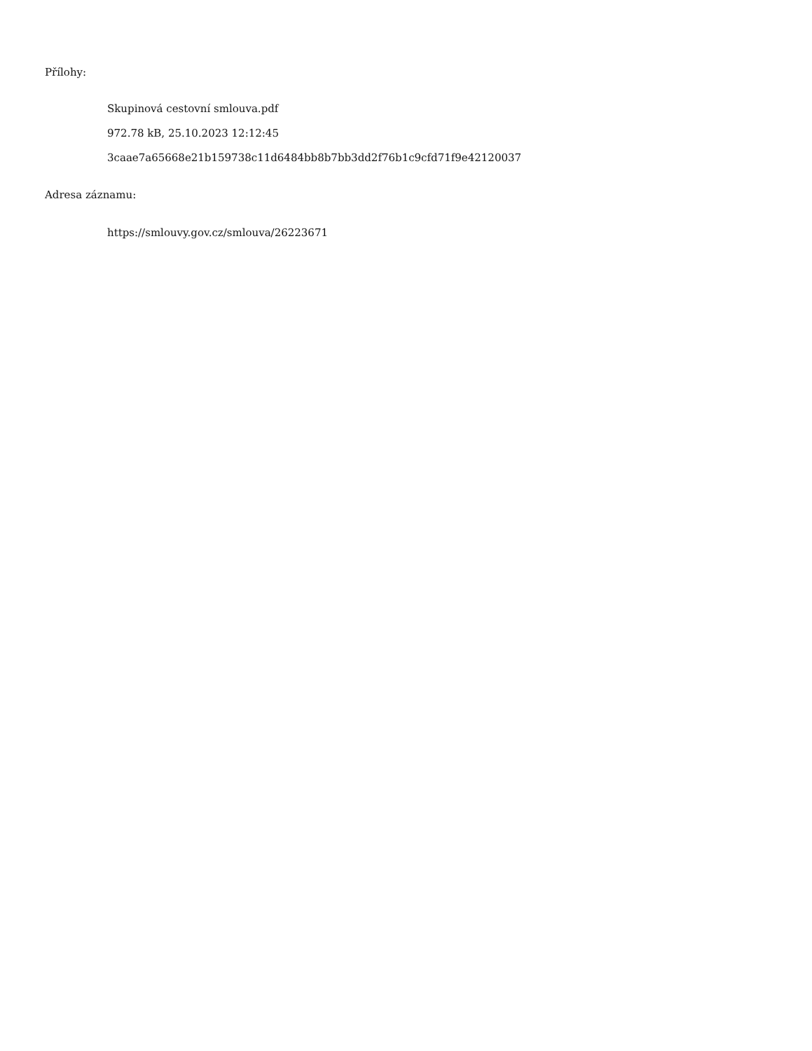Přílohy:
Skupinová cestovní smlouva.pdf
972.78 kB, 25.10.2023 12:12:45
3caae7a65668e21b159738c11d6484bb8b7bb3dd2f76b1c9cfd71f9e42120037
Adresa záznamu:
https://smlouvy.gov.cz/smlouva/26223671